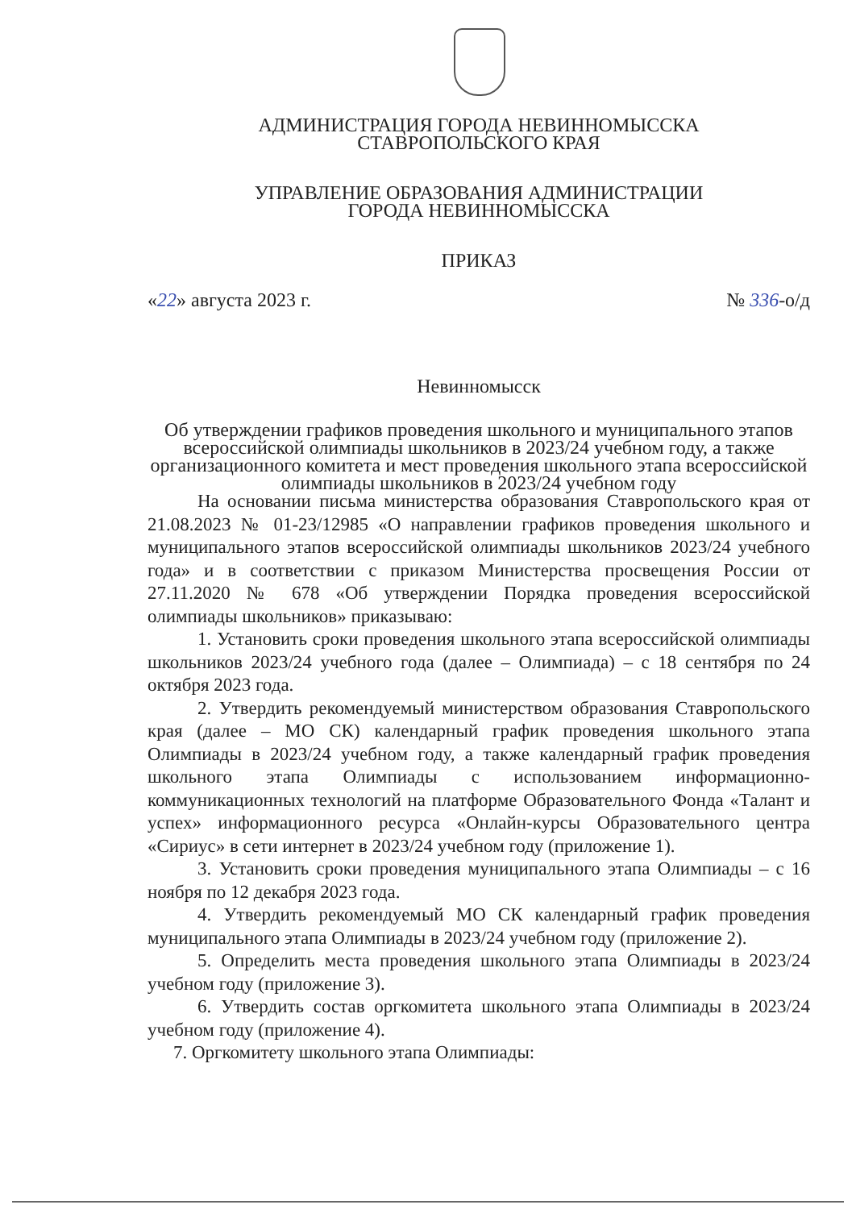АДМИНИСТРАЦИЯ ГОРОДА НЕВИННОМЫССКА
СТАВРОПОЛЬСКОГО КРАЯ
УПРАВЛЕНИЕ ОБРАЗОВАНИЯ АДМИНИСТРАЦИИ
ГОРОДА НЕВИННОМЫССКА
ПРИКАЗ
«22» августа 2023 г. № 336-о/д
Невинномысск
Об утверждении графиков проведения школьного и муниципального этапов всероссийской олимпиады школьников в 2023/24 учебном году, а также организационного комитета и мест проведения школьного этапа всероссийской олимпиады школьников в 2023/24 учебном году
На основании письма министерства образования Ставропольского края от 21.08.2023 № 01-23/12985 «О направлении графиков проведения школьного и муниципального этапов всероссийской олимпиады школьников 2023/24 учебного года» и в соответствии с приказом Министерства просвещения России от 27.11.2020 № 678 «Об утверждении Порядка проведения всероссийской олимпиады школьников» приказываю:
1. Установить сроки проведения школьного этапа всероссийской олимпиады школьников 2023/24 учебного года (далее – Олимпиада) – с 18 сентября по 24 октября 2023 года.
2. Утвердить рекомендуемый министерством образования Ставропольского края (далее – МО СК) календарный график проведения школьного этапа Олимпиады в 2023/24 учебном году, а также календарный график проведения школьного этапа Олимпиады с использованием информационно-коммуникационных технологий на платформе Образовательного Фонда «Талант и успех» информационного ресурса «Онлайн-курсы Образовательного центра «Сириус» в сети интернет в 2023/24 учебном году (приложение 1).
3. Установить сроки проведения муниципального этапа Олимпиады – с 16 ноября по 12 декабря 2023 года.
4. Утвердить рекомендуемый МО СК календарный график проведения муниципального этапа Олимпиады в 2023/24 учебном году (приложение 2).
5. Определить места проведения школьного этапа Олимпиады в 2023/24 учебном году (приложение 3).
6. Утвердить состав оргкомитета школьного этапа Олимпиады в 2023/24 учебном году (приложение 4).
7. Оргкомитету школьного этапа Олимпиады: